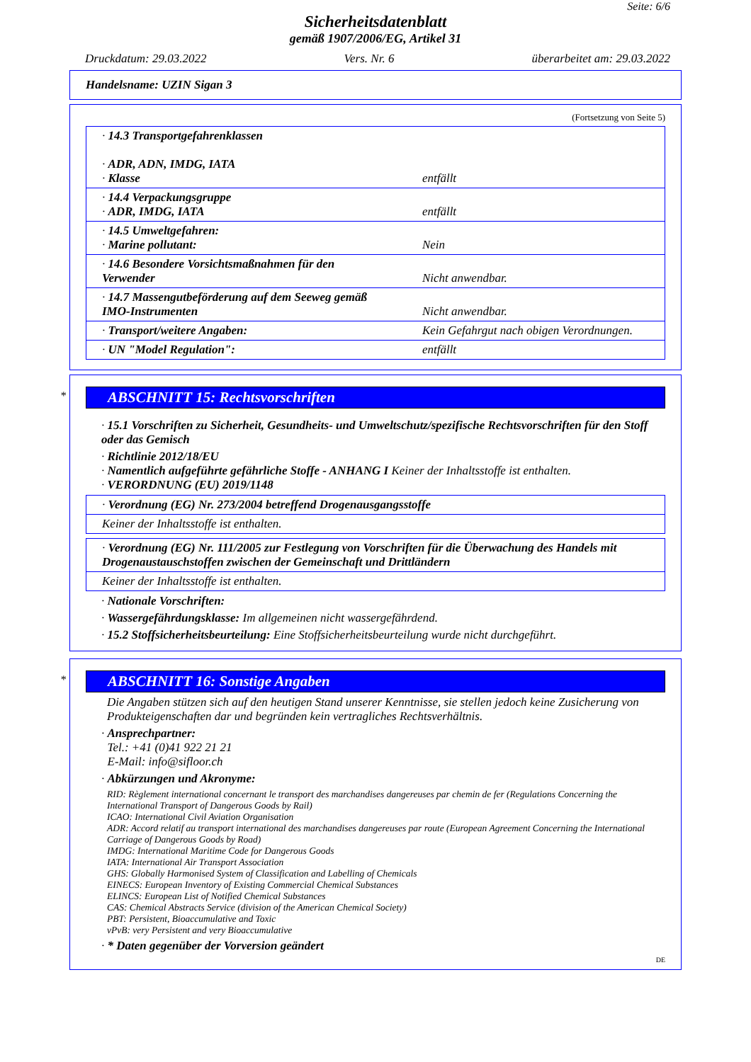Seite: 6/6
Sicherheitsdatenblatt
gemäß 1907/2006/EG, Artikel 31
Druckdatum: 29.03.2022 Vers. Nr. 6 überarbeitet am: 29.03.2022
Handelsname: UZIN Sigan 3
(Fortsetzung von Seite 5)
| · 14.3 Transportgefahrenklassen · ADR, ADN, IMDG, IATA · Klasse | entfällt |
| · 14.4 Verpackungsgruppe · ADR, IMDG, IATA | entfällt |
| · 14.5 Umweltgefahren: · Marine pollutant: | Nein |
| · 14.6 Besondere Vorsichtsmaßnahmen für den Verwender | Nicht anwendbar. |
| · 14.7 Massengutbeförderung auf dem Seeweg gemäß IMO-Instrumenten | Nicht anwendbar. |
| · Transport/weitere Angaben: | Kein Gefahrgut nach obigen Verordnungen. |
| · UN "Model Regulation": | entfällt |
*
ABSCHNITT 15: Rechtsvorschriften
· 15.1 Vorschriften zu Sicherheit, Gesundheits- und Umweltschutz/spezifische Rechtsvorschriften für den Stoff oder das Gemisch
· Richtlinie 2012/18/EU
· Namentlich aufgeführte gefährliche Stoffe - ANHANG I Keiner der Inhaltsstoffe ist enthalten.
· VERORDNUNG (EU) 2019/1148
| · Verordnung (EG) Nr. 273/2004 betreffend Drogenausgangsstoffe |
| Keiner der Inhaltsstoffe ist enthalten. |
| · Verordnung (EG) Nr. 111/2005 zur Festlegung von Vorschriften für die Überwachung des Handels mit Drogenaustauschstoffen zwischen der Gemeinschaft und Drittländern |
| Keiner der Inhaltsstoffe ist enthalten. |
· Nationale Vorschriften:
· Wassergefährdungsklasse: Im allgemeinen nicht wassergefährdend.
· 15.2 Stoffsicherheitsbeurteilung: Eine Stoffsicherheitsbeurteilung wurde nicht durchgeführt.
*
ABSCHNITT 16: Sonstige Angaben
Die Angaben stützen sich auf den heutigen Stand unserer Kenntnisse, sie stellen jedoch keine Zusicherung von Produkteigenschaften dar und begründen kein vertragliches Rechtsverhältnis.
· Ansprechpartner:
Tel.: +41 (0)41 922 21 21
E-Mail: info@sifloor.ch
· Abkürzungen und Akronyme:
RID: Règlement international concernant le transport des marchandises dangereuses par chemin de fer (Regulations Concerning the International Transport of Dangerous Goods by Rail)
ICAO: International Civil Aviation Organisation
ADR: Accord relatif au transport international des marchandises dangereuses par route (European Agreement Concerning the International Carriage of Dangerous Goods by Road)
IMDG: International Maritime Code for Dangerous Goods
IATA: International Air Transport Association
GHS: Globally Harmonised System of Classification and Labelling of Chemicals
EINECS: European Inventory of Existing Commercial Chemical Substances
ELINCS: European List of Notified Chemical Substances
CAS: Chemical Abstracts Service (division of the American Chemical Society)
PBT: Persistent, Bioaccumulative and Toxic
vPvB: very Persistent and very Bioaccumulative
· * Daten gegenüber der Vorversion geändert
DE